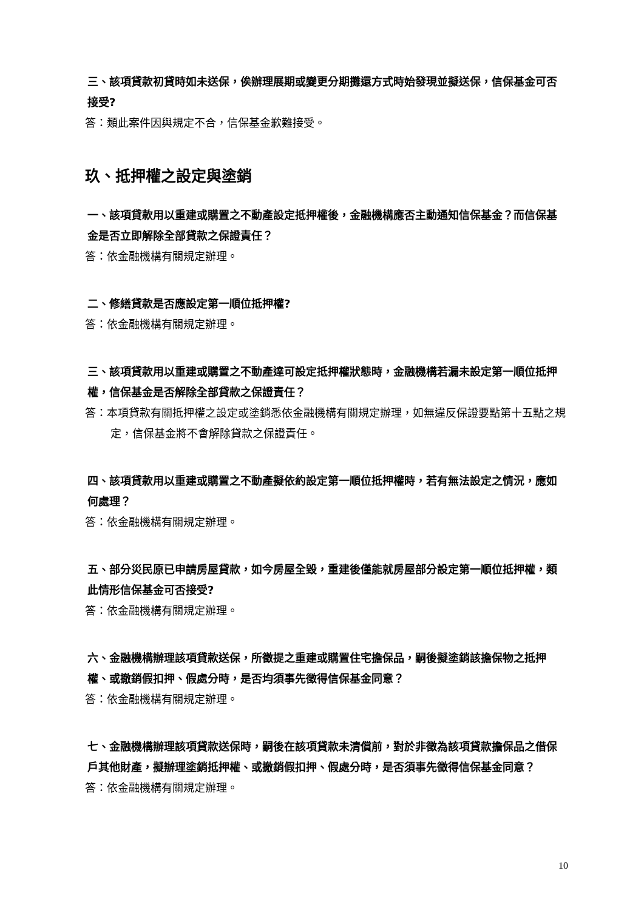三、該項貸款初貸時如未送保，俟辦理展期或變更分期攤還方式時始發現並擬送保，信保基金可否接受?
答：類此案件因與規定不合，信保基金歉難接受。
玖、抵押權之設定與塗銷
一、該項貸款用以重建或購置之不動產設定抵押權後，金融機構應否主動通知信保基金？而信保基金是否立即解除全部貸款之保證責任？
答：依金融機構有關規定辦理。
二、修繕貸款是否應設定第一順位抵押權?
答：依金融機構有關規定辦理。
三、該項貸款用以重建或購置之不動產達可設定抵押權狀態時，金融機構若漏未設定第一順位抵押權，信保基金是否解除全部貸款之保證責任？
答：本項貸款有關抵押權之設定或塗銷悉依金融機構有關規定辦理，如無違反保證要點第十五點之規定，信保基金將不會解除貸款之保證責任。
四、該項貸款用以重建或購置之不動產擬依約設定第一順位抵押權時，若有無法設定之情況，應如何處理？
答：依金融機構有關規定辦理。
五、部分災民原已申請房屋貸款，如今房屋全毀，重建後僅能就房屋部分設定第一順位抵押權，類此情形信保基金可否接受?
答：依金融機構有關規定辦理。
六、金融機構辦理該項貸款送保，所徵提之重建或購置住宅擔保品，嗣後擬塗銷該擔保物之抵押權、或撤銷假扣押、假處分時，是否均須事先徵得信保基金同意？
答：依金融機構有關規定辦理。
七、金融機構辦理該項貸款送保時，嗣後在該項貸款未清償前，對於非徵為該項貸款擔保品之借保戶其他財產，擬辦理塗銷抵押權、或撤銷假扣押、假處分時，是否須事先徵得信保基金同意？
答：依金融機構有關規定辦理。
10